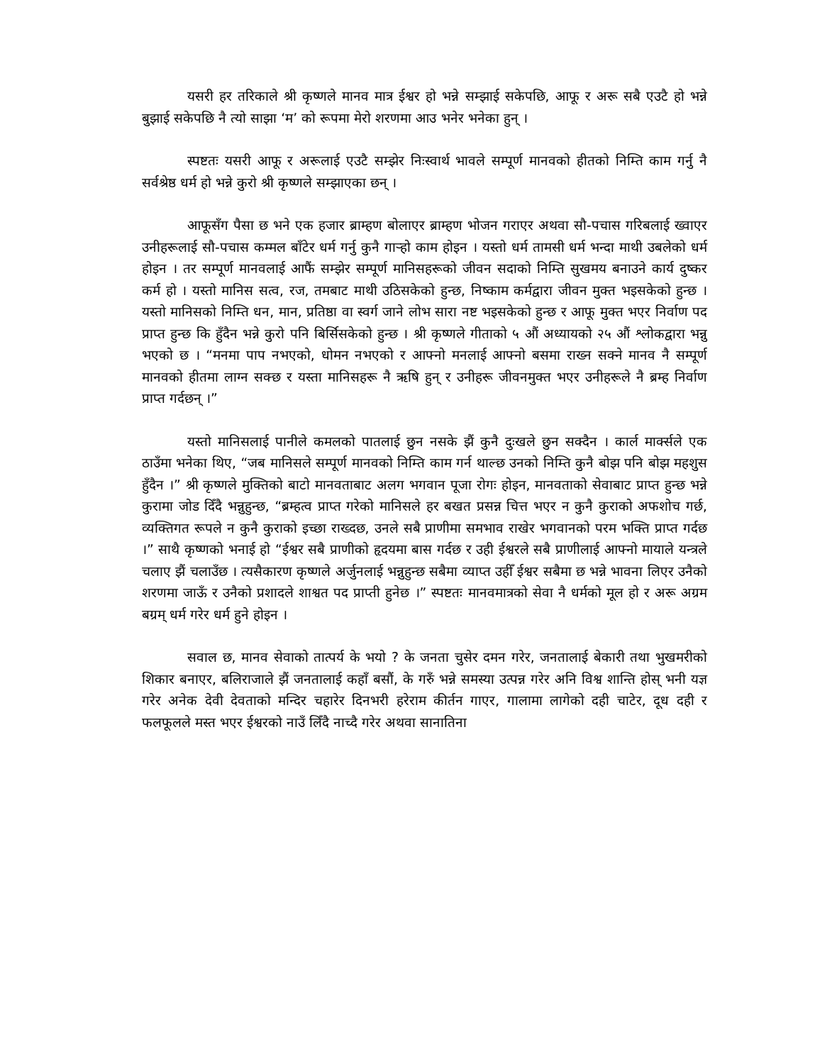यसरी हर तरिकाले श्री कृष्णले मानव मात्र ईश्वर हो भन्ने सम्झाई सकेपछि, आफू र अरू सबै एउटै हो भन्ने बुझाई सकेपछि नै त्यो साझा ‘म’ को रूपमा मेरो शरणमा आउ भनेर भनेका हुन् ।
स्पष्टतः यसरी आफू र अरूलाई एउटै सम्झेर निःस्वार्थ भावले सम्पूर्ण मानवको हीतको निम्ति काम गर्नु नै सर्वश्रेष्ठ धर्म हो भन्ने कुरो श्री कृष्णले सम्झाएका छन् ।
आफूसँग पैसा छ भने एक हजार ब्राम्हण बोलाएर ब्राम्हण भोजन गराएर अथवा सौ-पचास गरिबलाई ख्वाएर उनीहरूलाई सौ-पचास कम्मल बाँटेर धर्म गर्नु कुनै गाऱ्हो काम होइन । यस्तो धर्म तामसी धर्म भन्दा माथी उबलेको धर्म होइन । तर सम्पूर्ण मानवलाई आफैं सम्झेर सम्पूर्ण मानिसहरूको जीवन सदाको निम्ति सुखमय बनाउने कार्य दुष्कर कर्म हो । यस्तो मानिस सत्व, रज, तमबाट माथी उठिसकेको हुन्छ, निष्काम कर्मद्वारा जीवन मुक्त भइसकेको हुन्छ । यस्तो मानिसको निम्ति धन, मान, प्रतिष्ठा वा स्वर्ग जाने लोभ सारा नष्ट भइसकेको हुन्छ र आफू मुक्त भएर निर्वाण पद प्राप्त हुन्छ कि हुँदैन भन्ने कुरो पनि बिर्सिसकेको हुन्छ । श्री कृष्णले गीताको ५ औं अध्यायको २५ औं श्लोकद्वारा भन्नु भएको छ । “मनमा पाप नभएको, धोमन नभएको र आफ्नो मनलाई आफ्नो बसमा राख्न सक्ने मानव नै सम्पूर्ण मानवको हीतमा लाग्न सक्छ र यस्ता मानिसहरू नै ऋषि हुन् र उनीहरू जीवनमुक्त भएर उनीहरूले नै ब्रम्ह निर्वाण प्राप्त गर्दछन् ।”
यस्तो मानिसलाई पानीले कमलको पातलाई छुन नसके झैं कुनै दुःखले छुन सक्दैन । कार्ल मार्क्सले एक ठाउँमा भनेका थिए, “जब मानिसले सम्पूर्ण मानवको निम्ति काम गर्न थाल्छ उनको निम्ति कुनै बोझ पनि बोझ महशुस हुँदैन ।” श्री कृष्णले मुक्तिको बाटो मानवताबाट अलग भगवान पूजा रोगः होइन, मानवताको सेवाबाट प्राप्त हुन्छ भन्ने कुरामा जोड दिँदै भन्नुहुन्छ, “ब्रम्हत्व प्राप्त गरेको मानिसले हर बखत प्रसन्न चित्त भएर न कुनै कुराको अफशोच गर्छ, व्यक्तिगत रूपले न कुनै कुराको इच्छा राख्दछ, उनले सबै प्राणीमा समभाव राखेर भगवानको परम भक्ति प्राप्त गर्दछ ।” साथै कृष्णको भनाई हो “ईश्वर सबै प्राणीको हृदयमा बास गर्दछ र उही ईश्वरले सबै प्राणीलाई आफ्नो मायाले यन्त्रले चलाए झैं चलाउँछ । त्यसैकारण कृष्णले अर्जुनलाई भन्नुहुन्छ सबैमा व्याप्त उहीँ ईश्वर सबैमा छ भन्ने भावना लिएर उनैको शरणमा जाऊँ र उनैको प्रशादले शाश्वत पद प्राप्ती हुनेछ ।” स्पष्टतः मानवमात्रको सेवा नै धर्मको मूल हो र अरू अग्रम बग्रम् धर्म गरेर धर्म हुने होइन ।
सवाल छ, मानव सेवाको तात्पर्य के भयो ? के जनता चुसेर दमन गरेर, जनतालाई बेकारी तथा भुखमरीको शिकार बनाएर, बलिराजाले झैं जनतालाई कहाँ बसौं, के गरुँ भन्ने समस्या उत्पन्न गरेर अनि विश्व शान्ति होस् भनी यज्ञ गरेर अनेक देवी देवताको मन्दिर चहारेर दिनभरी हरेराम कीर्तन गाएर, गालामा लागेको दही चाटेर, दूध दही र फलफूलले मस्त भएर ईश्वरको नाउँ लिँदै नाच्दै गरेर अथवा सानातिना